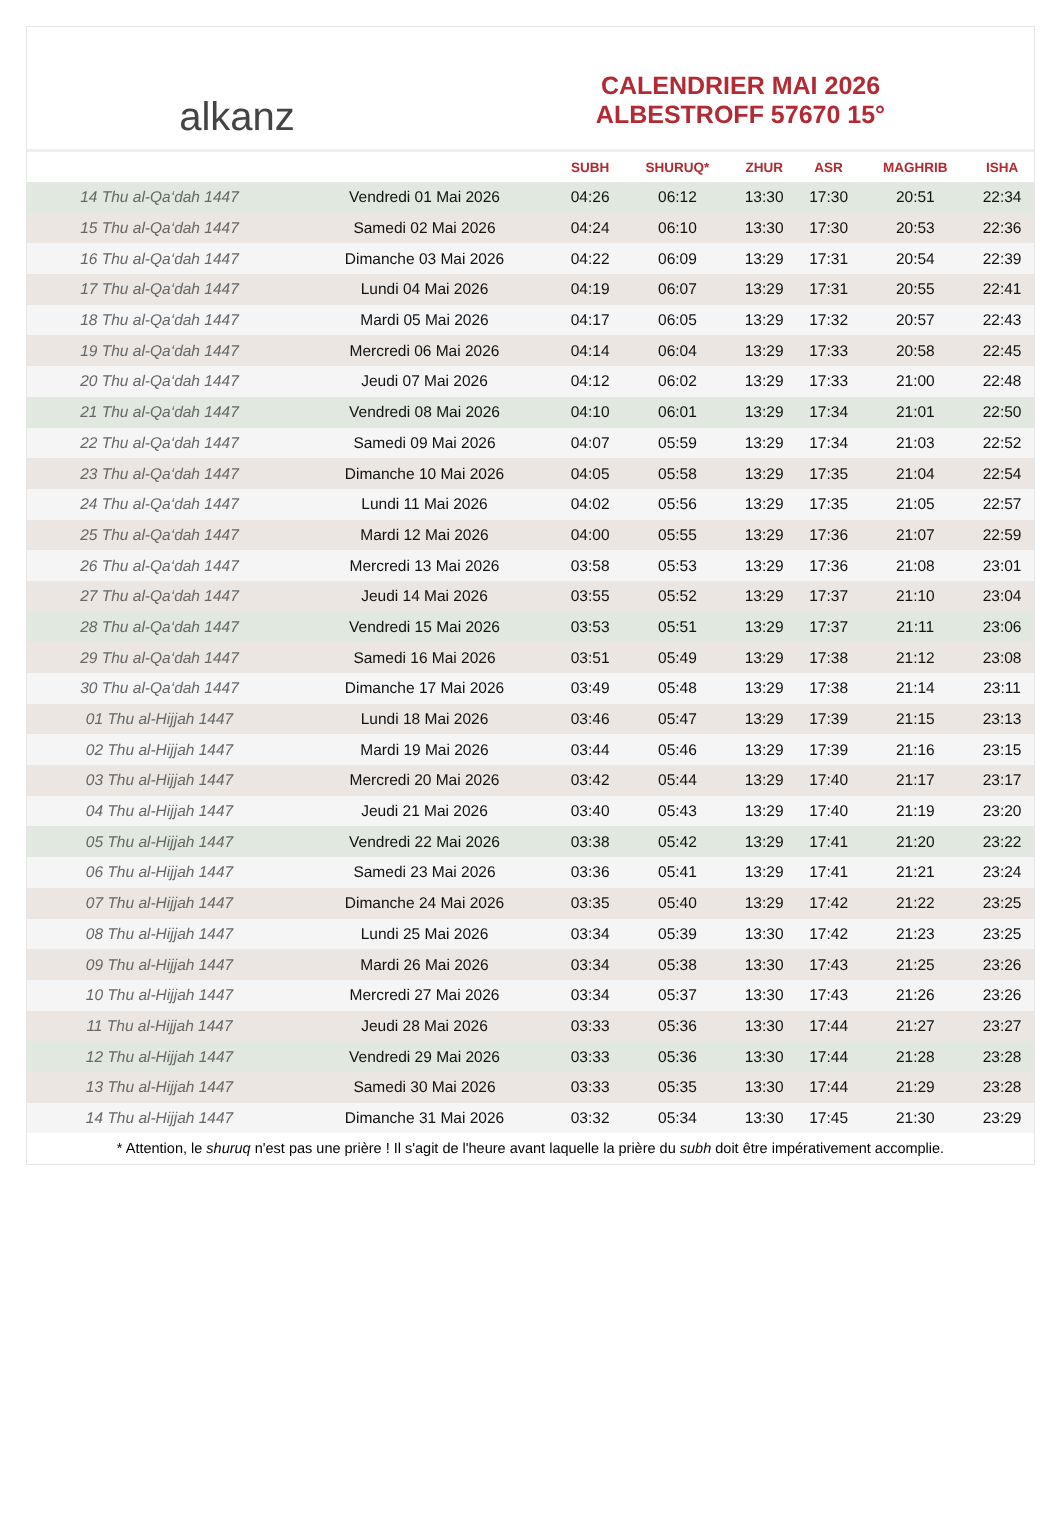alkanz
CALENDRIER MAI 2026
ALBESTROFF 57670 15°
| | | SUBH | SHURUQ* | ZHUR | ASR | MAGHRIB | ISHA |
| --- | --- | --- | --- | --- | --- | --- | --- |
| 14 Thu al-Qa‘dah 1447 | Vendredi 01 Mai 2026 | 04:26 | 06:12 | 13:30 | 17:30 | 20:51 | 22:34 |
| 15 Thu al-Qa‘dah 1447 | Samedi 02 Mai 2026 | 04:24 | 06:10 | 13:30 | 17:30 | 20:53 | 22:36 |
| 16 Thu al-Qa‘dah 1447 | Dimanche 03 Mai 2026 | 04:22 | 06:09 | 13:29 | 17:31 | 20:54 | 22:39 |
| 17 Thu al-Qa‘dah 1447 | Lundi 04 Mai 2026 | 04:19 | 06:07 | 13:29 | 17:31 | 20:55 | 22:41 |
| 18 Thu al-Qa‘dah 1447 | Mardi 05 Mai 2026 | 04:17 | 06:05 | 13:29 | 17:32 | 20:57 | 22:43 |
| 19 Thu al-Qa‘dah 1447 | Mercredi 06 Mai 2026 | 04:14 | 06:04 | 13:29 | 17:33 | 20:58 | 22:45 |
| 20 Thu al-Qa‘dah 1447 | Jeudi 07 Mai 2026 | 04:12 | 06:02 | 13:29 | 17:33 | 21:00 | 22:48 |
| 21 Thu al-Qa‘dah 1447 | Vendredi 08 Mai 2026 | 04:10 | 06:01 | 13:29 | 17:34 | 21:01 | 22:50 |
| 22 Thu al-Qa‘dah 1447 | Samedi 09 Mai 2026 | 04:07 | 05:59 | 13:29 | 17:34 | 21:03 | 22:52 |
| 23 Thu al-Qa‘dah 1447 | Dimanche 10 Mai 2026 | 04:05 | 05:58 | 13:29 | 17:35 | 21:04 | 22:54 |
| 24 Thu al-Qa‘dah 1447 | Lundi 11 Mai 2026 | 04:02 | 05:56 | 13:29 | 17:35 | 21:05 | 22:57 |
| 25 Thu al-Qa‘dah 1447 | Mardi 12 Mai 2026 | 04:00 | 05:55 | 13:29 | 17:36 | 21:07 | 22:59 |
| 26 Thu al-Qa‘dah 1447 | Mercredi 13 Mai 2026 | 03:58 | 05:53 | 13:29 | 17:36 | 21:08 | 23:01 |
| 27 Thu al-Qa‘dah 1447 | Jeudi 14 Mai 2026 | 03:55 | 05:52 | 13:29 | 17:37 | 21:10 | 23:04 |
| 28 Thu al-Qa‘dah 1447 | Vendredi 15 Mai 2026 | 03:53 | 05:51 | 13:29 | 17:37 | 21:11 | 23:06 |
| 29 Thu al-Qa‘dah 1447 | Samedi 16 Mai 2026 | 03:51 | 05:49 | 13:29 | 17:38 | 21:12 | 23:08 |
| 30 Thu al-Qa‘dah 1447 | Dimanche 17 Mai 2026 | 03:49 | 05:48 | 13:29 | 17:38 | 21:14 | 23:11 |
| 01 Thu al-Hijjah 1447 | Lundi 18 Mai 2026 | 03:46 | 05:47 | 13:29 | 17:39 | 21:15 | 23:13 |
| 02 Thu al-Hijjah 1447 | Mardi 19 Mai 2026 | 03:44 | 05:46 | 13:29 | 17:39 | 21:16 | 23:15 |
| 03 Thu al-Hijjah 1447 | Mercredi 20 Mai 2026 | 03:42 | 05:44 | 13:29 | 17:40 | 21:17 | 23:17 |
| 04 Thu al-Hijjah 1447 | Jeudi 21 Mai 2026 | 03:40 | 05:43 | 13:29 | 17:40 | 21:19 | 23:20 |
| 05 Thu al-Hijjah 1447 | Vendredi 22 Mai 2026 | 03:38 | 05:42 | 13:29 | 17:41 | 21:20 | 23:22 |
| 06 Thu al-Hijjah 1447 | Samedi 23 Mai 2026 | 03:36 | 05:41 | 13:29 | 17:41 | 21:21 | 23:24 |
| 07 Thu al-Hijjah 1447 | Dimanche 24 Mai 2026 | 03:35 | 05:40 | 13:29 | 17:42 | 21:22 | 23:25 |
| 08 Thu al-Hijjah 1447 | Lundi 25 Mai 2026 | 03:34 | 05:39 | 13:30 | 17:42 | 21:23 | 23:25 |
| 09 Thu al-Hijjah 1447 | Mardi 26 Mai 2026 | 03:34 | 05:38 | 13:30 | 17:43 | 21:25 | 23:26 |
| 10 Thu al-Hijjah 1447 | Mercredi 27 Mai 2026 | 03:34 | 05:37 | 13:30 | 17:43 | 21:26 | 23:26 |
| 11 Thu al-Hijjah 1447 | Jeudi 28 Mai 2026 | 03:33 | 05:36 | 13:30 | 17:44 | 21:27 | 23:27 |
| 12 Thu al-Hijjah 1447 | Vendredi 29 Mai 2026 | 03:33 | 05:36 | 13:30 | 17:44 | 21:28 | 23:28 |
| 13 Thu al-Hijjah 1447 | Samedi 30 Mai 2026 | 03:33 | 05:35 | 13:30 | 17:44 | 21:29 | 23:28 |
| 14 Thu al-Hijjah 1447 | Dimanche 31 Mai 2026 | 03:32 | 05:34 | 13:30 | 17:45 | 21:30 | 23:29 |
* Attention, le shuruq n'est pas une prière ! Il s'agit de l'heure avant laquelle la prière du subh doit être impérativement accomplie.